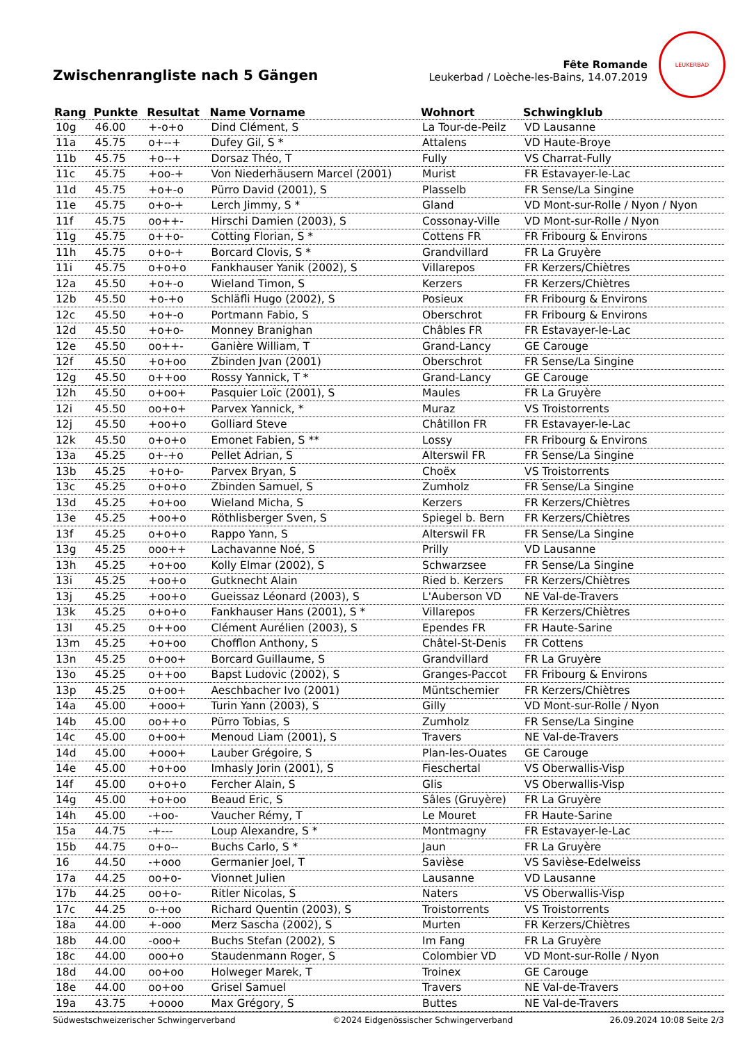Zwischenrangliste nach 5 Gängen
Fête Romande
Leukerbad / Loèche-les-Bains, 14.07.2019
LEUKERBAD
| Rang | Punkte | Resultat | Name Vorname | Wohnort | Schwingklub |
| --- | --- | --- | --- | --- | --- |
| 10g | 46.00 | +-o+o | Dind Clément, S | La Tour-de-Peilz | VD Lausanne |
| 11a | 45.75 | o+--+ | Dufey Gil, S * | Attalens | VD Haute-Broye |
| 11b | 45.75 | +o--+ | Dorsaz Théo, T | Fully | VS Charrat-Fully |
| 11c | 45.75 | +oo-+ | Von Niederhäusern Marcel (2001) | Murist | FR Estavayer-le-Lac |
| 11d | 45.75 | +o+-o | Pürro David (2001), S | Plasselb | FR Sense/La Singine |
| 11e | 45.75 | o+o-+ | Lerch Jimmy, S * | Gland | VD Mont-sur-Rolle / Nyon / Nyon |
| 11f | 45.75 | oo++- | Hirschi Damien (2003), S | Cossonay-Ville | VD Mont-sur-Rolle / Nyon |
| 11g | 45.75 | o++o- | Cotting Florian, S * | Cottens FR | FR Fribourg & Environs |
| 11h | 45.75 | o+o-+ | Borcard Clovis, S * | Grandvillard | FR La Gruyère |
| 11i | 45.75 | o+o+o | Fankhauser Yanik (2002), S | Villarepos | FR Kerzers/Chiètres |
| 12a | 45.50 | +o+-o | Wieland Timon, S | Kerzers | FR Kerzers/Chiètres |
| 12b | 45.50 | +o-+o | Schläfli Hugo (2002), S | Posieux | FR Fribourg & Environs |
| 12c | 45.50 | +o+-o | Portmann Fabio, S | Oberschrot | FR Fribourg & Environs |
| 12d | 45.50 | +o+o- | Monney Branighan | Châbles FR | FR Estavayer-le-Lac |
| 12e | 45.50 | oo++- | Ganière William, T | Grand-Lancy | GE Carouge |
| 12f | 45.50 | +o+oo | Zbinden Jvan (2001) | Oberschrot | FR Sense/La Singine |
| 12g | 45.50 | o++oo | Rossy Yannick, T * | Grand-Lancy | GE Carouge |
| 12h | 45.50 | o+oo+ | Pasquier Loïc (2001), S | Maules | FR La Gruyère |
| 12i | 45.50 | oo+o+ | Parvex Yannick, * | Muraz | VS Troistorrents |
| 12j | 45.50 | +oo+o | Golliard Steve | Châtillon FR | FR Estavayer-le-Lac |
| 12k | 45.50 | o+o+o | Emonet Fabien, S ** | Lossy | FR Fribourg & Environs |
| 13a | 45.25 | o+-+o | Pellet Adrian, S | Alterswil FR | FR Sense/La Singine |
| 13b | 45.25 | +o+o- | Parvex Bryan, S | Choëx | VS Troistorrents |
| 13c | 45.25 | o+o+o | Zbinden Samuel, S | Zumholz | FR Sense/La Singine |
| 13d | 45.25 | +o+oo | Wieland Micha, S | Kerzers | FR Kerzers/Chiètres |
| 13e | 45.25 | +oo+o | Röthlisberger Sven, S | Spiegel b. Bern | FR Kerzers/Chiètres |
| 13f | 45.25 | o+o+o | Rappo Yann, S | Alterswil FR | FR Sense/La Singine |
| 13g | 45.25 | ooo++ | Lachavanne Noé, S | Prilly | VD Lausanne |
| 13h | 45.25 | +o+oo | Kolly Elmar (2002), S | Schwarzsee | FR Sense/La Singine |
| 13i | 45.25 | +oo+o | Gutknecht Alain | Ried b. Kerzers | FR Kerzers/Chiètres |
| 13j | 45.25 | +oo+o | Gueissaz Léonard (2003), S | L'Auberson VD | NE Val-de-Travers |
| 13k | 45.25 | o+o+o | Fankhauser Hans (2001), S * | Villarepos | FR Kerzers/Chiètres |
| 13l | 45.25 | o++oo | Clément Aurélien (2003), S | Ependes FR | FR Haute-Sarine |
| 13m | 45.25 | +o+oo | Chofflon Anthony, S | Châtel-St-Denis | FR Cottens |
| 13n | 45.25 | o+oo+ | Borcard Guillaume, S | Grandvillard | FR La Gruyère |
| 13o | 45.25 | o++oo | Bapst Ludovic (2002), S | Granges-Paccot | FR Fribourg & Environs |
| 13p | 45.25 | o+oo+ | Aeschbacher Ivo (2001) | Müntschemier | FR Kerzers/Chiètres |
| 14a | 45.00 | +ooo+ | Turin Yann (2003), S | Gilly | VD Mont-sur-Rolle / Nyon |
| 14b | 45.00 | oo++o | Pürro Tobias, S | Zumholz | FR Sense/La Singine |
| 14c | 45.00 | o+oo+ | Menoud Liam (2001), S | Travers | NE Val-de-Travers |
| 14d | 45.00 | +ooo+ | Lauber Grégoire, S | Plan-les-Ouates | GE Carouge |
| 14e | 45.00 | +o+oo | Imhasly Jorin (2001), S | Fieschertal | VS Oberwallis-Visp |
| 14f | 45.00 | o+o+o | Fercher Alain, S | Glis | VS Oberwallis-Visp |
| 14g | 45.00 | +o+oo | Beaud Eric, S | Sâles (Gruyère) | FR La Gruyère |
| 14h | 45.00 | -+oo- | Vaucher Rémy, T | Le Mouret | FR Haute-Sarine |
| 15a | 44.75 | -+--- | Loup Alexandre, S * | Montmagny | FR Estavayer-le-Lac |
| 15b | 44.75 | o+o-- | Buchs Carlo, S * | Jaun | FR La Gruyère |
| 16 | 44.50 | -+ooo | Germanier Joel, T | Savièse | VS Savièse-Edelweiss |
| 17a | 44.25 | oo+o- | Vionnet Julien | Lausanne | VD Lausanne |
| 17b | 44.25 | oo+o- | Ritler Nicolas, S | Naters | VS Oberwallis-Visp |
| 17c | 44.25 | o-+oo | Richard Quentin (2003), S | Troistorrents | VS Troistorrents |
| 18a | 44.00 | +-ooo | Merz Sascha (2002), S | Murten | FR Kerzers/Chiètres |
| 18b | 44.00 | -ooo+ | Buchs Stefan (2002), S | Im Fang | FR La Gruyère |
| 18c | 44.00 | ooo+o | Staudenmann Roger, S | Colombier VD | VD Mont-sur-Rolle / Nyon |
| 18d | 44.00 | oo+oo | Holweger Marek, T | Troinex | GE Carouge |
| 18e | 44.00 | oo+oo | Grisel Samuel | Travers | NE Val-de-Travers |
| 19a | 43.75 | +oooo | Max Grégory, S | Buttes | NE Val-de-Travers |
Südwestschweizerischer Schwingerverband ©2024 Eidgenössischer Schwingerverband 26.09.2024 10:08 Seite 2/3